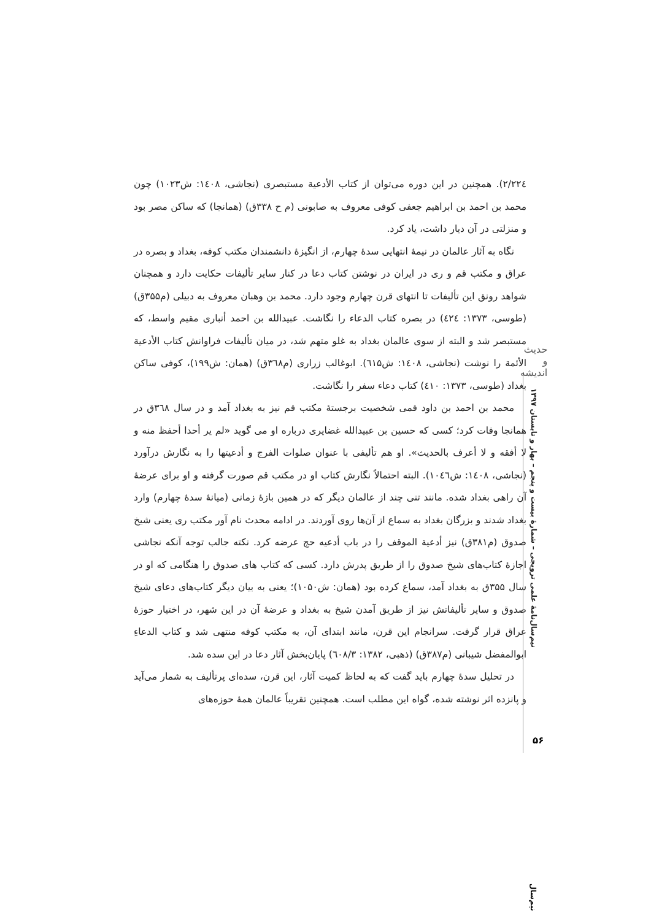۲۲٤/۲). همچنین در این دوره می‌توان از کتاب الأدعیة مستبصری (نجاشی، ۱٤۰۸: ش۱۰۲۳) چون محمد بن احمد بن ابراهیم جعفی کوفی معروف به صابونی (م ح ۳۳۸ق) (همانجا) که ساکن مصر بود و منزلتی در آن دیار داشت، یاد کرد.
نگاه به آثار عالمان در نیمهٔ انتهایی سدهٔ چهارم، از انگیزهٔ دانشمندان مکتب کوفه، بغداد و بصره در عراق و مکتب قم و ری در ایران در نوشتن کتاب دعا در کنار سایر تألیفات حکایت دارد و همچنان شواهد رونق این تألیفات تا انتهای قرن چهارم وجود دارد. محمد بن وهبان معروف به دبیلی (م۳۵۵ق) (طوسی، ۱۳۷۳: ٤۲٤) در بصره کتاب الدعاء را نگاشت. عبیدالله بن احمد أنباری مقیم واسط، که مستبصر شد و البته از سوی عالمان بغداد به غلو متهم شد، در میان تألیفات فراوانش کتاب الأدعیة الأئمة را نوشت (نجاشی، ۱٤۰۸: ش٦۱۵). ابوغالب زراری (م۳٦۸ق) (همان: ش۱۹۹)، کوفی ساکن بغداد (طوسی، ۱۳۷۳: ٤۱۰) کتاب دعاء سفر را نگاشت.
محمد بن احمد بن داود قمی شخصیت برجستهٔ مکتب قم نیز به بغداد آمد و در سال ۳٦۸ق در همانجا وفات کرد؛ کسی که حسین بن عبیدالله غضایری درباره او می گوید «لم یر أحدا أحفظ منه و لا أفقه و لا أعرف بالحدیث». او هم تألیفی با عنوان صلوات الفرج و أدعیتها را به نگارش درآورد (نجاشی، ۱٤۰۸: ش۱۰٤٦). البته احتمالاً نگارش کتاب او در مکتب قم صورت گرفته و او برای عرضهٔ آن راهی بغداد شده. مانند تنی چند از عالمان دیگر که در همین بازهٔ زمانی (میانهٔ سدهٔ چهارم) وارد بغداد شدند و بزرگان بغداد به سماع از آن‌ها روی آوردند. در ادامه محدث نام آور مکتب ری یعنی شیخ صدوق (م۳۸۱ق) نیز أدعیة الموقف را در باب أدعیه حج عرضه کرد. نکته جالب توجه آنکه نجاشی اجازهٔ کتاب‌های شیخ صدوق را از طریق پدرش دارد. کسی که کتاب های صدوق را هنگامی که او در سال ۳۵۵ق به بغداد آمد، سماع کرده بود (همان: ش۱۰۵۰)؛ یعنی به بیان دیگر کتاب‌های دعای شیخ صدوق و سایر تألیفاتش نیز از طریق آمدن شیخ به بغداد و عرضهٔ آن در این شهر، در اختیار حوزهٔ عراق قرار گرفت. سرانجام این قرن، مانند ابتدای آن، به مکتب کوفه منتهی شد و کتاب الدعاءِ ابوالمفضل شیبانی (م۳۸۷ق) (ذهبی، ۱۳۸۲: ٦۰۸/۳) پایان‌بخش آثار دعا در این سده شد.
در تحلیل سدهٔ چهارم باید گفت که به لحاظ کمیت آثار، این قرن، سده‌ای پرتألیف به شمار می‌آید و پانزده اثر نوشته شده، گواه این مطلب است. همچنین تقریباً عالمان همهٔ حوزه‌های
حدیث و اندیشه
نیم‌سال‌نامهٔ علمی ترویجی – شمارهٔ بیست و پنجم – بهار و تابستان ۱۳۹۷
۵۶
نیم‌سال